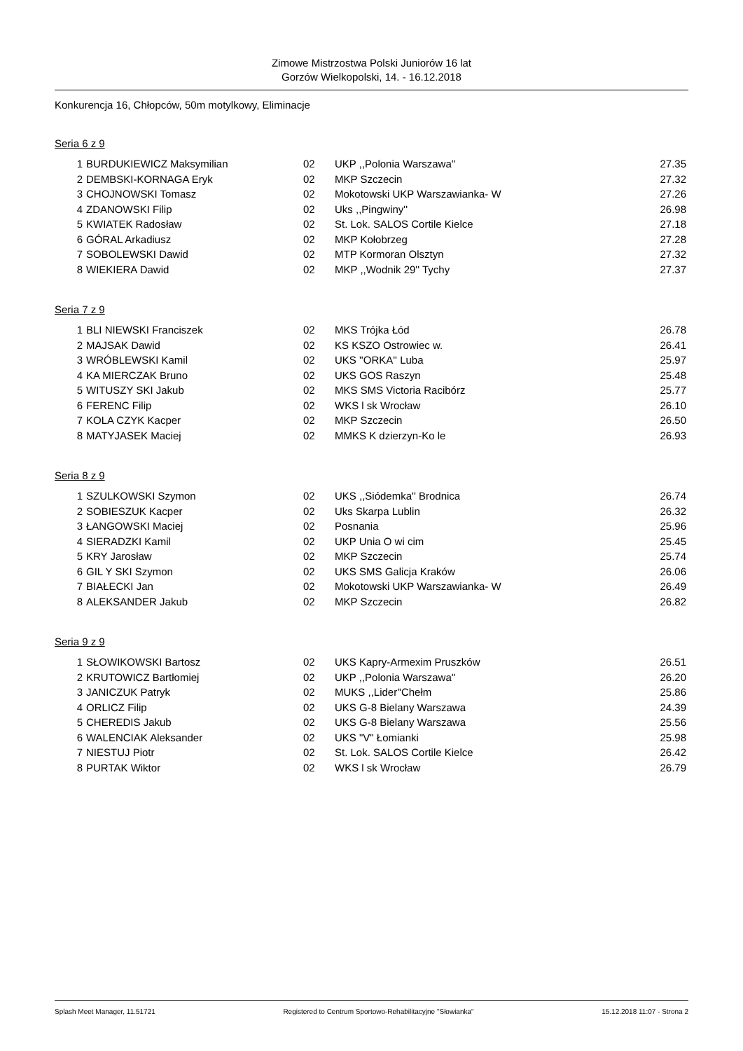Zimowe Mistrzostwa Polski Juniorów 16 lat
Gorzów Wielkopolski, 14. - 16.12.2018
Konkurencja 16, Chłopców, 50m motylkowy, Eliminacje
Seria 6 z 9
| 1 | BURDUKIEWICZ Maksymilian | 02 | UKP ,,Polonia Warszawa'' | 27.35 |
| 2 | DEMBSKI-KORNAGA Eryk | 02 | MKP Szczecin | 27.32 |
| 3 | CHOJNOWSKI Tomasz | 02 | Mokotowski UKP Warszawianka- W | 27.26 |
| 4 | ZDANOWSKI Filip | 02 | Uks ,,Pingwiny'' | 26.98 |
| 5 | KWIATEK Radosław | 02 | St. Lok. SALOS Cortile Kielce | 27.18 |
| 6 | GÓRAL Arkadiusz | 02 | MKP Kołobrzeg | 27.28 |
| 7 | SOBOLEWSKI Dawid | 02 | MTP Kormoran Olsztyn | 27.32 |
| 8 | WIEKIERA Dawid | 02 | MKP ,,Wodnik 29'' Tychy | 27.37 |
Seria 7 z 9
| 1 | BLI NIEWSKI Franciszek | 02 | MKS Trójka Łód | 26.78 |
| 2 | MAJSAK Dawid | 02 | KS KSZO Ostrowiec w. | 26.41 |
| 3 | WRÓBLEWSKI Kamil | 02 | UKS ''ORKA'' Luba | 25.97 |
| 4 | KA MIERCZAK Bruno | 02 | UKS GOS Raszyn | 25.48 |
| 5 | WITUSZY SKI Jakub | 02 | MKS SMS Victoria Racibórz | 25.77 |
| 6 | FERENC Filip | 02 | WKS l sk Wrocław | 26.10 |
| 7 | KOLA CZYK Kacper | 02 | MKP Szczecin | 26.50 |
| 8 | MATYJASEK Maciej | 02 | MMKS K dzierzyn-Ko le | 26.93 |
Seria 8 z 9
| 1 | SZULKOWSKI Szymon | 02 | UKS ,,Siódemka'' Brodnica | 26.74 |
| 2 | SOBIESZUK Kacper | 02 | Uks Skarpa Lublin | 26.32 |
| 3 | ŁANGOWSKI Maciej | 02 | Posnania | 25.96 |
| 4 | SIERADZKI Kamil | 02 | UKP Unia O wi cim | 25.45 |
| 5 | KRY Jarosław | 02 | MKP Szczecin | 25.74 |
| 6 | GIL Y SKI Szymon | 02 | UKS SMS Galicja Kraków | 26.06 |
| 7 | BIAŁECKI Jan | 02 | Mokotowski UKP Warszawianka- W | 26.49 |
| 8 | ALEKSANDER Jakub | 02 | MKP Szczecin | 26.82 |
Seria 9 z 9
| 1 | SŁOWIKOWSKI Bartosz | 02 | UKS Kapry-Armexim Pruszków | 26.51 |
| 2 | KRUTOWICZ Bartłomiej | 02 | UKP ,,Polonia Warszawa'' | 26.20 |
| 3 | JANICZUK Patryk | 02 | MUKS ,,Lider''Chełm | 25.86 |
| 4 | ORLICZ Filip | 02 | UKS G-8 Bielany Warszawa | 24.39 |
| 5 | CHEREDIS Jakub | 02 | UKS G-8 Bielany Warszawa | 25.56 |
| 6 | WALENCIAK Aleksander | 02 | UKS "V" Łomianki | 25.98 |
| 7 | NIESTUJ Piotr | 02 | St. Lok. SALOS Cortile Kielce | 26.42 |
| 8 | PURTAK Wiktor | 02 | WKS l sk Wrocław | 26.79 |
Splash Meet Manager, 11.51721 Registered to Centrum Sportowo-Rehabilitacyjne "Słowianka" 15.12.2018 11:07 - Strona 2